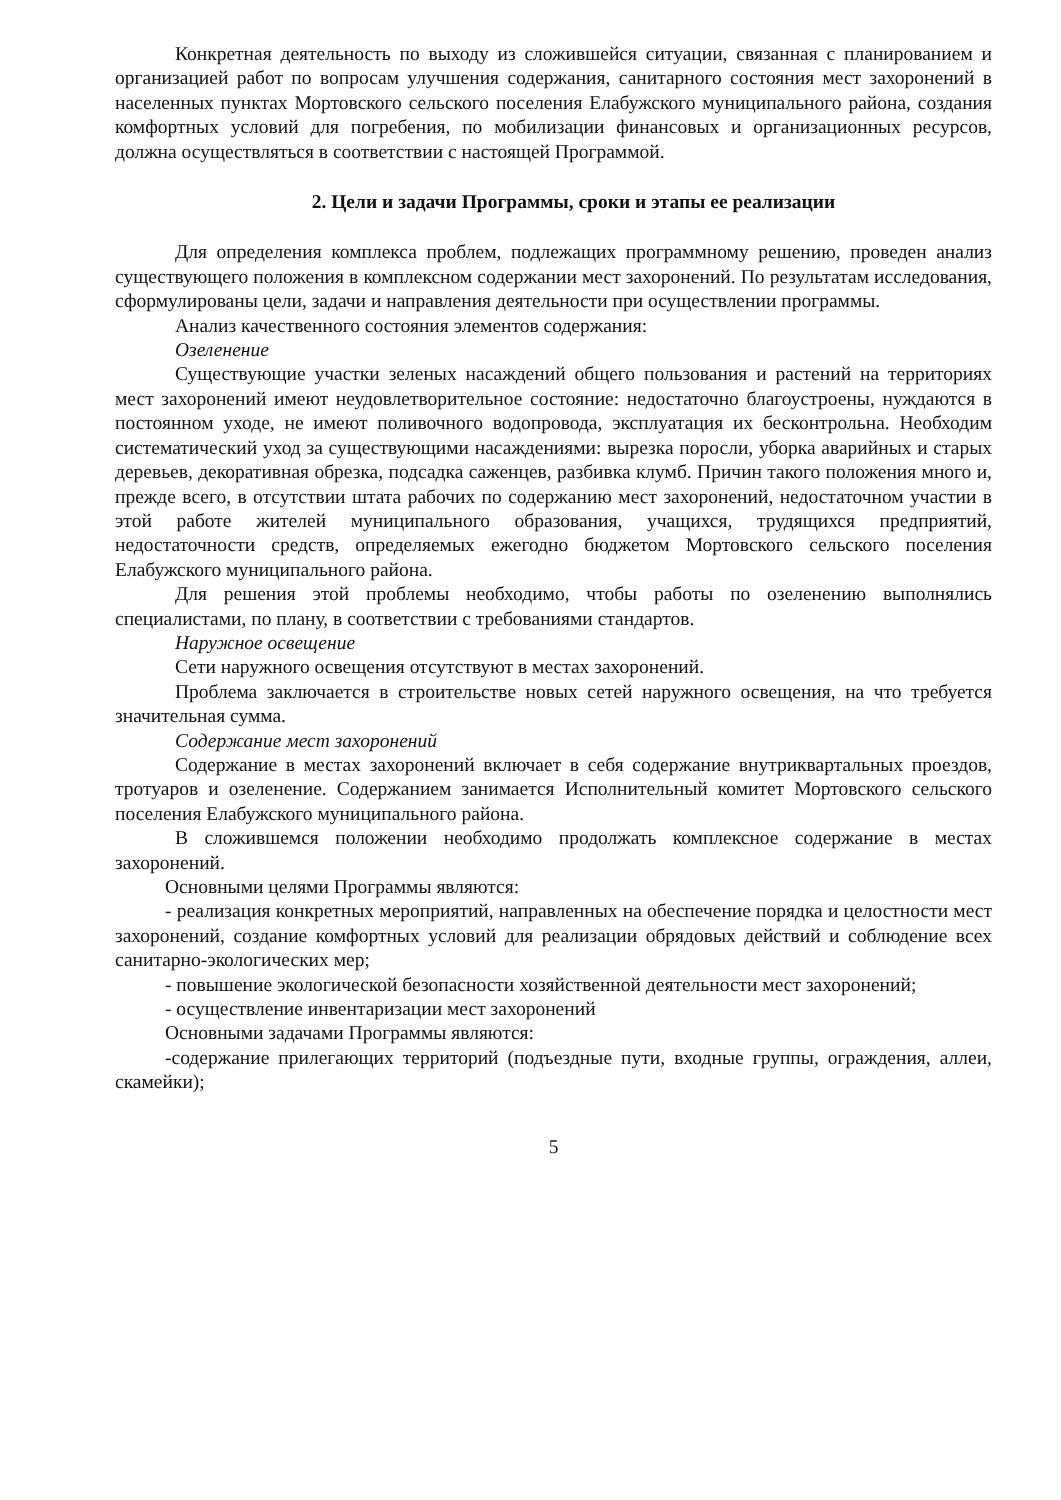Конкретная деятельность по выходу из сложившейся ситуации, связанная с планированием и организацией работ по вопросам улучшения содержания, санитарного состояния мест захоронений в населенных пунктах Мортовского сельского поселения Елабужского муниципального района, создания комфортных условий для погребения, по мобилизации финансовых и организационных ресурсов, должна осуществляться в соответствии с настоящей Программой.
2. Цели и задачи Программы, сроки и этапы ее реализации
Для определения комплекса проблем, подлежащих программному решению, проведен анализ существующего положения в комплексном содержании мест захоронений. По результатам исследования, сформулированы цели, задачи и направления деятельности при осуществлении программы.
Анализ качественного состояния элементов содержания:
Озеленение
Существующие участки зеленых насаждений общего пользования и растений на территориях мест захоронений имеют неудовлетворительное состояние: недостаточно благоустроены, нуждаются в постоянном уходе, не имеют поливочного водопровода, эксплуатация их бесконтрольна. Необходим систематический уход за существующими насаждениями: вырезка поросли, уборка аварийных и старых деревьев, декоративная обрезка, подсадка саженцев, разбивка клумб. Причин такого положения много и, прежде всего, в отсутствии штата рабочих по содержанию мест захоронений, недостаточном участии в этой работе жителей муниципального образования, учащихся, трудящихся предприятий, недостаточности средств, определяемых ежегодно бюджетом Мортовского сельского поселения Елабужского муниципального района.
Для решения этой проблемы необходимо, чтобы работы по озеленению выполнялись специалистами, по плану, в соответствии с требованиями стандартов.
Наружное освещение
Сети наружного освещения отсутствуют в местах захоронений.
Проблема заключается в строительстве новых сетей наружного освещения, на что требуется значительная сумма.
Содержание мест захоронений
Содержание в местах захоронений включает в себя содержание внутриквартальных проездов, тротуаров и озеленение. Содержанием занимается Исполнительный комитет Мортовского сельского поселения Елабужского муниципального района.
В сложившемся положении необходимо продолжать комплексное содержание в местах захоронений.
Основными целями Программы являются:
- реализация конкретных мероприятий, направленных на обеспечение порядка и целостности мест захоронений, создание комфортных условий для реализации обрядовых действий и соблюдение всех санитарно-экологических мер;
- повышение экологической безопасности хозяйственной деятельности мест захоронений;
- осуществление инвентаризации мест захоронений
Основными задачами Программы являются:
-содержание прилегающих территорий (подъездные пути, входные группы, ограждения, аллеи, скамейки);
5